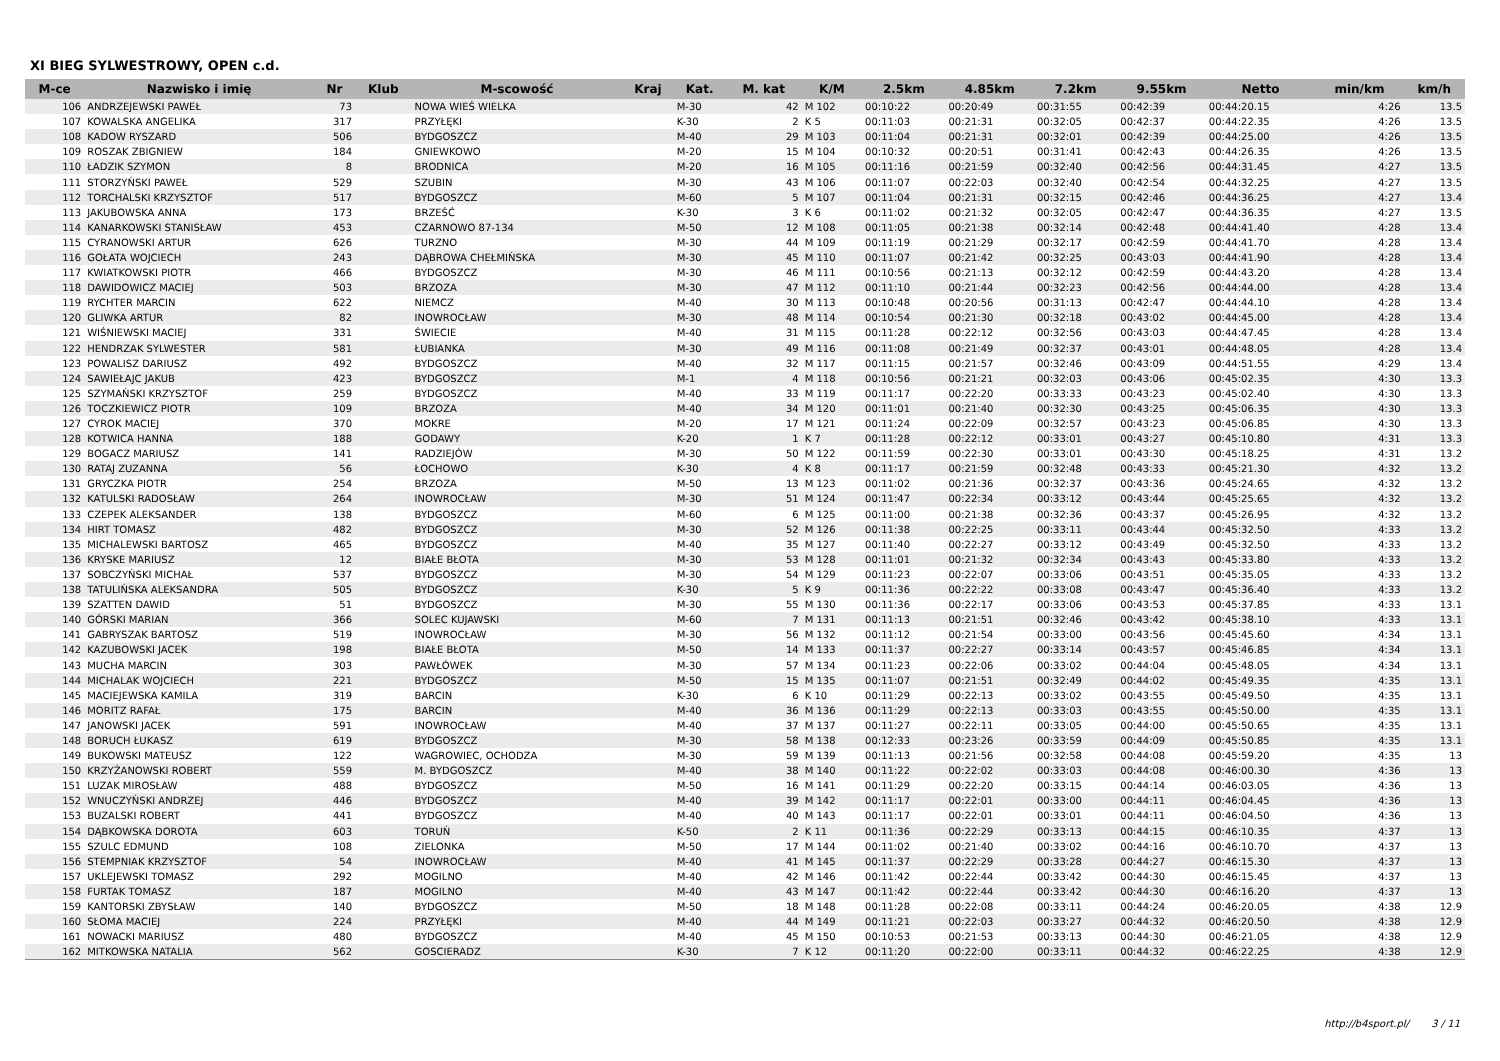XI BIEG SYLWESTROWY, OPEN c.d.
| M-ce | Nazwisko i imię | Nr | Klub | M-scowość | Kraj | Kat. | M. kat | K/M | 2.5km | 4.85km | 7.2km | 9.55km | Netto | min/km | km/h |
| --- | --- | --- | --- | --- | --- | --- | --- | --- | --- | --- | --- | --- | --- | --- | --- |
| 106 | ANDRZEJEWSKI PAWEŁ | 73 | | NOWA WIEŚ WIELKA | | M-30 | 42 | M 102 | 00:10:22 | 00:20:49 | 00:31:55 | 00:42:39 | 00:44:20.15 | 4:26 | 13.5 |
| 107 | KOWALSKA ANGELIKA | 317 | | PRZYŁĘKI | | K-30 | 2 | K 5 | 00:11:03 | 00:21:31 | 00:32:05 | 00:42:37 | 00:44:22.35 | 4:26 | 13.5 |
| 108 | KADOW RYSZARD | 506 | | BYDGOSZCZ | | M-40 | 29 | M 103 | 00:11:04 | 00:21:31 | 00:32:01 | 00:42:39 | 00:44:25.00 | 4:26 | 13.5 |
| 109 | ROSZAK ZBIGNIEW | 184 | | GNIEWKOWO | | M-20 | 15 | M 104 | 00:10:32 | 00:20:51 | 00:31:41 | 00:42:43 | 00:44:26.35 | 4:26 | 13.5 |
| 110 | ŁADZIK SZYMON | 8 | | BRODNICA | | M-20 | 16 | M 105 | 00:11:16 | 00:21:59 | 00:32:40 | 00:42:56 | 00:44:31.45 | 4:27 | 13.5 |
| 111 | STORZYŃSKI PAWEŁ | 529 | | SZUBIN | | M-30 | 43 | M 106 | 00:11:07 | 00:22:03 | 00:32:40 | 00:42:54 | 00:44:32.25 | 4:27 | 13.5 |
| 112 | TORCHALSKI KRZYSZTOF | 517 | | BYDGOSZCZ | | M-60 | 5 | M 107 | 00:11:04 | 00:21:31 | 00:32:15 | 00:42:46 | 00:44:36.25 | 4:27 | 13.4 |
| 113 | JAKUBOWSKA ANNA | 173 | | BRZEŚĆ | | K-30 | 3 | K 6 | 00:11:02 | 00:21:32 | 00:32:05 | 00:42:47 | 00:44:36.35 | 4:27 | 13.5 |
| 114 | KANARKOWSKI STANISŁAW | 453 | | CZARNOWO 87-134 | | M-50 | 12 | M 108 | 00:11:05 | 00:21:38 | 00:32:14 | 00:42:48 | 00:44:41.40 | 4:28 | 13.4 |
| 115 | CYRANOWSKI ARTUR | 626 | | TURZNO | | M-30 | 44 | M 109 | 00:11:19 | 00:21:29 | 00:32:17 | 00:42:59 | 00:44:41.70 | 4:28 | 13.4 |
| 116 | GOŁATA WOJCIECH | 243 | | DĄBROWA CHEŁMIŃSKA | | M-30 | 45 | M 110 | 00:11:07 | 00:21:42 | 00:32:25 | 00:43:03 | 00:44:41.90 | 4:28 | 13.4 |
| 117 | KWIATKOWSKI PIOTR | 466 | | BYDGOSZCZ | | M-30 | 46 | M 111 | 00:10:56 | 00:21:13 | 00:32:12 | 00:42:59 | 00:44:43.20 | 4:28 | 13.4 |
| 118 | DAWIDOWICZ MACIEJ | 503 | | BRZOZA | | M-30 | 47 | M 112 | 00:11:10 | 00:21:44 | 00:32:23 | 00:42:56 | 00:44:44.00 | 4:28 | 13.4 |
| 119 | RYCHTER MARCIN | 622 | | NIEMCZ | | M-40 | 30 | M 113 | 00:10:48 | 00:20:56 | 00:31:13 | 00:42:47 | 00:44:44.10 | 4:28 | 13.4 |
| 120 | GLIWKA ARTUR | 82 | | INOWROCŁAW | | M-30 | 48 | M 114 | 00:10:54 | 00:21:30 | 00:32:18 | 00:43:02 | 00:44:45.00 | 4:28 | 13.4 |
| 121 | WIŚNIEWSKI MACIEJ | 331 | | ŚWIECIE | | M-40 | 31 | M 115 | 00:11:28 | 00:22:12 | 00:32:56 | 00:43:03 | 00:44:47.45 | 4:28 | 13.4 |
| 122 | HENDRZAK SYLWESTER | 581 | | ŁUBIANKA | | M-30 | 49 | M 116 | 00:11:08 | 00:21:49 | 00:32:37 | 00:43:01 | 00:44:48.05 | 4:28 | 13.4 |
| 123 | POWALISZ DARIUSZ | 492 | | BYDGOSZCZ | | M-40 | 32 | M 117 | 00:11:15 | 00:21:57 | 00:32:46 | 00:43:09 | 00:44:51.55 | 4:29 | 13.4 |
| 124 | SAWIEŁAJC JAKUB | 423 | | BYDGOSZCZ | | M-1 | 4 | M 118 | 00:10:56 | 00:21:21 | 00:32:03 | 00:43:06 | 00:45:02.35 | 4:30 | 13.3 |
| 125 | SZYMAŃSKI KRZYSZTOF | 259 | | BYDGOSZCZ | | M-40 | 33 | M 119 | 00:11:17 | 00:22:20 | 00:33:33 | 00:43:23 | 00:45:02.40 | 4:30 | 13.3 |
| 126 | TOCZKIEWICZ PIOTR | 109 | | BRZOZA | | M-40 | 34 | M 120 | 00:11:01 | 00:21:40 | 00:32:30 | 00:43:25 | 00:45:06.35 | 4:30 | 13.3 |
| 127 | CYROK MACIEJ | 370 | | MOKRE | | M-20 | 17 | M 121 | 00:11:24 | 00:22:09 | 00:32:57 | 00:43:23 | 00:45:06.85 | 4:30 | 13.3 |
| 128 | KOTWICA HANNA | 188 | | GODAWY | | K-20 | 1 | K 7 | 00:11:28 | 00:22:12 | 00:33:01 | 00:43:27 | 00:45:10.80 | 4:31 | 13.3 |
| 129 | BOGACZ MARIUSZ | 141 | | RADZIEJÓW | | M-30 | 50 | M 122 | 00:11:59 | 00:22:30 | 00:33:01 | 00:43:30 | 00:45:18.25 | 4:31 | 13.2 |
| 130 | RATAJ ZUZANNA | 56 | | ŁOCHOWO | | K-30 | 4 | K 8 | 00:11:17 | 00:21:59 | 00:32:48 | 00:43:33 | 00:45:21.30 | 4:32 | 13.2 |
| 131 | GRYCZKA PIOTR | 254 | | BRZOZA | | M-50 | 13 | M 123 | 00:11:02 | 00:21:36 | 00:32:37 | 00:43:36 | 00:45:24.65 | 4:32 | 13.2 |
| 132 | KATULSKI RADOSŁAW | 264 | | INOWROCŁAW | | M-30 | 51 | M 124 | 00:11:47 | 00:22:34 | 00:33:12 | 00:43:44 | 00:45:25.65 | 4:32 | 13.2 |
| 133 | CZEPEK ALEKSANDER | 138 | | BYDGOSZCZ | | M-60 | 6 | M 125 | 00:11:00 | 00:21:38 | 00:32:36 | 00:43:37 | 00:45:26.95 | 4:32 | 13.2 |
| 134 | HIRT TOMASZ | 482 | | BYDGOSZCZ | | M-30 | 52 | M 126 | 00:11:38 | 00:22:25 | 00:33:11 | 00:43:44 | 00:45:32.50 | 4:33 | 13.2 |
| 135 | MICHALEWSKI BARTOSZ | 465 | | BYDGOSZCZ | | M-40 | 35 | M 127 | 00:11:40 | 00:22:27 | 00:33:12 | 00:43:49 | 00:45:32.50 | 4:33 | 13.2 |
| 136 | KRYSKE MARIUSZ | 12 | | BIAŁE BŁOTA | | M-30 | 53 | M 128 | 00:11:01 | 00:21:32 | 00:32:34 | 00:43:43 | 00:45:33.80 | 4:33 | 13.2 |
| 137 | SOBCZYŃSKI MICHAŁ | 537 | | BYDGOSZCZ | | M-30 | 54 | M 129 | 00:11:23 | 00:22:07 | 00:33:06 | 00:43:51 | 00:45:35.05 | 4:33 | 13.2 |
| 138 | TATULIŃSKA ALEKSANDRA | 505 | | BYDGOSZCZ | | K-30 | 5 | K 9 | 00:11:36 | 00:22:22 | 00:33:08 | 00:43:47 | 00:45:36.40 | 4:33 | 13.2 |
| 139 | SZATTEN DAWID | 51 | | BYDGOSZCZ | | M-30 | 55 | M 130 | 00:11:36 | 00:22:17 | 00:33:06 | 00:43:53 | 00:45:37.85 | 4:33 | 13.1 |
| 140 | GÓRSKI MARIAN | 366 | | SOLEC KUJAWSKI | | M-60 | 7 | M 131 | 00:11:13 | 00:21:51 | 00:32:46 | 00:43:42 | 00:45:38.10 | 4:33 | 13.1 |
| 141 | GABRYSZAK BARTOSZ | 519 | | INOWROCŁAW | | M-30 | 56 | M 132 | 00:11:12 | 00:21:54 | 00:33:00 | 00:43:56 | 00:45:45.60 | 4:34 | 13.1 |
| 142 | KAZUBOWSKI JACEK | 198 | | BIAŁE BŁOTA | | M-50 | 14 | M 133 | 00:11:37 | 00:22:27 | 00:33:14 | 00:43:57 | 00:45:46.85 | 4:34 | 13.1 |
| 143 | MUCHA MARCIN | 303 | | PAWŁÓWEK | | M-30 | 57 | M 134 | 00:11:23 | 00:22:06 | 00:33:02 | 00:44:04 | 00:45:48.05 | 4:34 | 13.1 |
| 144 | MICHALAK WOJCIECH | 221 | | BYDGOSZCZ | | M-50 | 15 | M 135 | 00:11:07 | 00:21:51 | 00:32:49 | 00:44:02 | 00:45:49.35 | 4:35 | 13.1 |
| 145 | MACIEJEWSKA KAMILA | 319 | | BARCIN | | K-30 | 6 | K 10 | 00:11:29 | 00:22:13 | 00:33:02 | 00:43:55 | 00:45:49.50 | 4:35 | 13.1 |
| 146 | MORITZ RAFAŁ | 175 | | BARCIN | | M-40 | 36 | M 136 | 00:11:29 | 00:22:13 | 00:33:03 | 00:43:55 | 00:45:50.00 | 4:35 | 13.1 |
| 147 | JANOWSKI JACEK | 591 | | INOWROCŁAW | | M-40 | 37 | M 137 | 00:11:27 | 00:22:11 | 00:33:05 | 00:44:00 | 00:45:50.65 | 4:35 | 13.1 |
| 148 | BORUCH ŁUKASZ | 619 | | BYDGOSZCZ | | M-30 | 58 | M 138 | 00:12:33 | 00:23:26 | 00:33:59 | 00:44:09 | 00:45:50.85 | 4:35 | 13.1 |
| 149 | BUKOWSKI MATEUSZ | 122 | | WAGROWIEC, OCHODZA | | M-30 | 59 | M 139 | 00:11:13 | 00:21:56 | 00:32:58 | 00:44:08 | 00:45:59.20 | 4:35 | 13 |
| 150 | KRZYŻANOWSKI ROBERT | 559 | | M. BYDGOSZCZ | | M-40 | 38 | M 140 | 00:11:22 | 00:22:02 | 00:33:03 | 00:44:08 | 00:46:00.30 | 4:36 | 13 |
| 151 | LUZAK MIROSŁAW | 488 | | BYDGOSZCZ | | M-50 | 16 | M 141 | 00:11:29 | 00:22:20 | 00:33:15 | 00:44:14 | 00:46:03.05 | 4:36 | 13 |
| 152 | WNUCZYŃSKI ANDRZEJ | 446 | | BYDGOSZCZ | | M-40 | 39 | M 142 | 00:11:17 | 00:22:01 | 00:33:00 | 00:44:11 | 00:46:04.45 | 4:36 | 13 |
| 153 | BUZALSKI ROBERT | 441 | | BYDGOSZCZ | | M-40 | 40 | M 143 | 00:11:17 | 00:22:01 | 00:33:01 | 00:44:11 | 00:46:04.50 | 4:36 | 13 |
| 154 | DĄBKOWSKA DOROTA | 603 | | TORUŃ | | K-50 | 2 | K 11 | 00:11:36 | 00:22:29 | 00:33:13 | 00:44:15 | 00:46:10.35 | 4:37 | 13 |
| 155 | SZULC EDMUND | 108 | | ZIELONKA | | M-50 | 17 | M 144 | 00:11:02 | 00:21:40 | 00:33:02 | 00:44:16 | 00:46:10.70 | 4:37 | 13 |
| 156 | STEMPNIAK KRZYSZTOF | 54 | | INOWROCŁAW | | M-40 | 41 | M 145 | 00:11:37 | 00:22:29 | 00:33:28 | 00:44:27 | 00:46:15.30 | 4:37 | 13 |
| 157 | UKLEJEWSKI TOMASZ | 292 | | MOGILNO | | M-40 | 42 | M 146 | 00:11:42 | 00:22:44 | 00:33:42 | 00:44:30 | 00:46:15.45 | 4:37 | 13 |
| 158 | FURTAK TOMASZ | 187 | | MOGILNO | | M-40 | 43 | M 147 | 00:11:42 | 00:22:44 | 00:33:42 | 00:44:30 | 00:46:16.20 | 4:37 | 13 |
| 159 | KANTORSKI ZBYSŁAW | 140 | | BYDGOSZCZ | | M-50 | 18 | M 148 | 00:11:28 | 00:22:08 | 00:33:11 | 00:44:24 | 00:46:20.05 | 4:38 | 12.9 |
| 160 | SŁOMA MACIEJ | 224 | | PRZYŁĘKI | | M-40 | 44 | M 149 | 00:11:21 | 00:22:03 | 00:33:27 | 00:44:32 | 00:46:20.50 | 4:38 | 12.9 |
| 161 | NOWACKI MARIUSZ | 480 | | BYDGOSZCZ | | M-40 | 45 | M 150 | 00:10:53 | 00:21:53 | 00:33:13 | 00:44:30 | 00:46:21.05 | 4:38 | 12.9 |
| 162 | MITKOWSKA NATALIA | 562 | | GOSCIERADZ | | K-30 | 7 | K 12 | 00:11:20 | 00:22:00 | 00:33:11 | 00:44:32 | 00:46:22.25 | 4:38 | 12.9 |
http://b4sport.pl/ 3 / 11